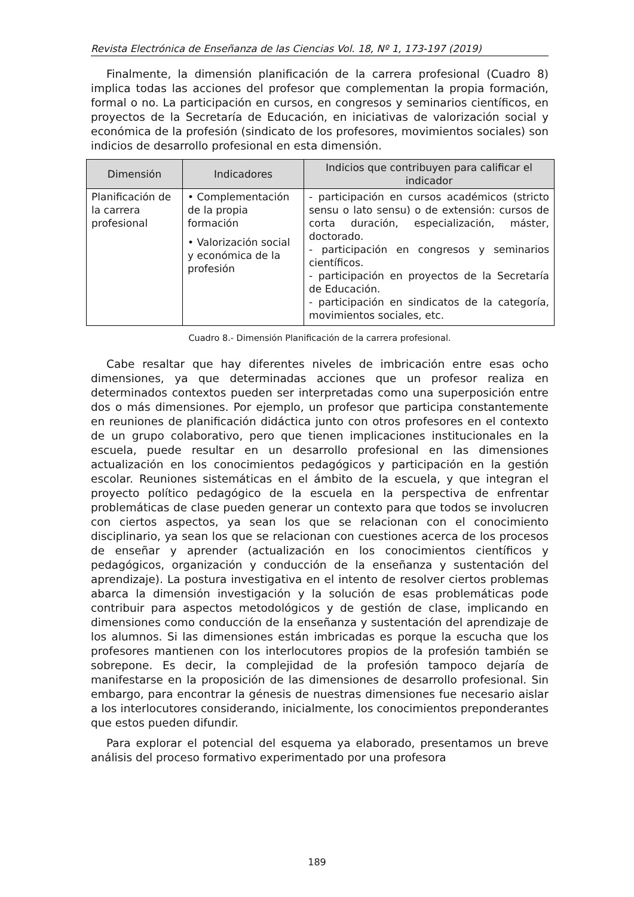Revista Electrónica de Enseñanza de las Ciencias Vol. 18, Nº 1, 173-197 (2019)
Finalmente, la dimensión planificación de la carrera profesional (Cuadro 8) implica todas las acciones del profesor que complementan la propia formación, formal o no. La participación en cursos, en congresos y seminarios científicos, en proyectos de la Secretaría de Educación, en iniciativas de valorización social y económica de la profesión (sindicato de los profesores, movimientos sociales) son indicios de desarrollo profesional en esta dimensión.
| Dimensión | Indicadores | Indicios que contribuyen para calificar el indicador |
| --- | --- | --- |
| Planificación de la carrera profesional | • Complementación de la propia formación • Valorización social y económica de la profesión | - participación en cursos académicos (stricto sensu o lato sensu) o de extensión: cursos de corta duración, especialización, máster, doctorado. - participación en congresos y seminarios científicos. - participación en proyectos de la Secretaría de Educación. - participación en sindicatos de la categoría, movimientos sociales, etc. |
Cuadro 8.- Dimensión Planificación de la carrera profesional.
Cabe resaltar que hay diferentes niveles de imbricación entre esas ocho dimensiones, ya que determinadas acciones que un profesor realiza en determinados contextos pueden ser interpretadas como una superposición entre dos o más dimensiones. Por ejemplo, un profesor que participa constantemente en reuniones de planificación didáctica junto con otros profesores en el contexto de un grupo colaborativo, pero que tienen implicaciones institucionales en la escuela, puede resultar en un desarrollo profesional en las dimensiones actualización en los conocimientos pedagógicos y participación en la gestión escolar. Reuniones sistemáticas en el ámbito de la escuela, y que integran el proyecto político pedagógico de la escuela en la perspectiva de enfrentar problemáticas de clase pueden generar un contexto para que todos se involucren con ciertos aspectos, ya sean los que se relacionan con el conocimiento disciplinario, ya sean los que se relacionan con cuestiones acerca de los procesos de enseñar y aprender (actualización en los conocimientos científicos y pedagógicos, organización y conducción de la enseñanza y sustentación del aprendizaje). La postura investigativa en el intento de resolver ciertos problemas abarca la dimensión investigación y la solución de esas problemáticas pode contribuir para aspectos metodológicos y de gestión de clase, implicando en dimensiones como conducción de la enseñanza y sustentación del aprendizaje de los alumnos. Si las dimensiones están imbricadas es porque la escucha que los profesores mantienen con los interlocutores propios de la profesión también se sobrepone. Es decir, la complejidad de la profesión tampoco dejaría de manifestarse en la proposición de las dimensiones de desarrollo profesional. Sin embargo, para encontrar la génesis de nuestras dimensiones fue necesario aislar a los interlocutores considerando, inicialmente, los conocimientos preponderantes que estos pueden difundir.
Para explorar el potencial del esquema ya elaborado, presentamos un breve análisis del proceso formativo experimentado por una profesora
189